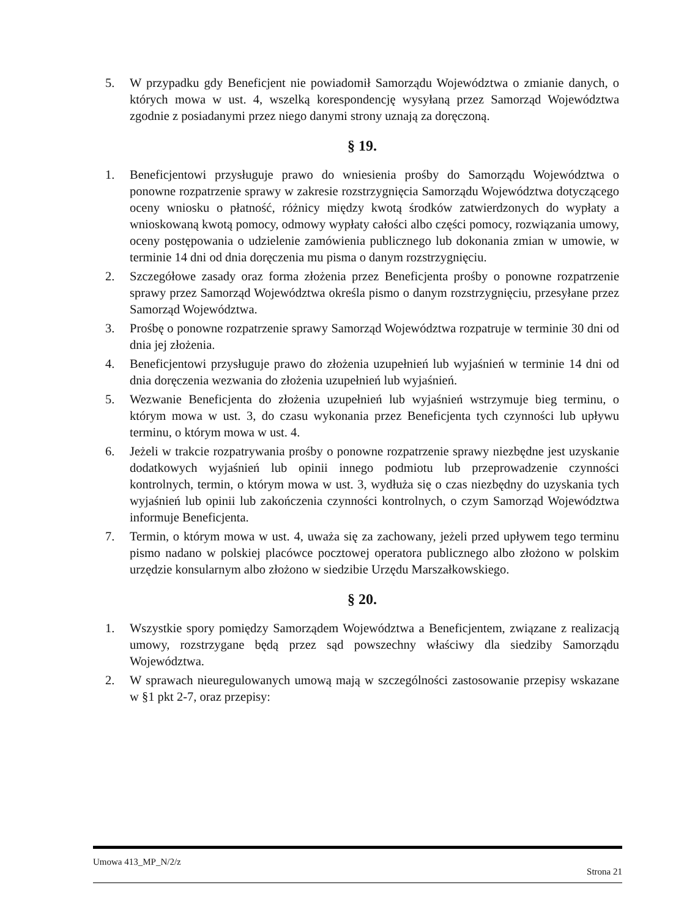5. W przypadku gdy Beneficjent nie powiadomił Samorządu Województwa o zmianie danych, o których mowa w ust. 4, wszelką korespondencję wysyłaną przez Samorząd Województwa zgodnie z posiadanymi przez niego danymi strony uznają za doręczoną.
§ 19.
1. Beneficjentowi przysługuje prawo do wniesienia prośby do Samorządu Województwa o ponowne rozpatrzenie sprawy w zakresie rozstrzygnięcia Samorządu Województwa dotyczącego oceny wniosku o płatność, różnicy między kwotą środków zatwierdzonych do wypłaty a wnioskowaną kwotą pomocy, odmowy wypłaty całości albo części pomocy, rozwiązania umowy, oceny postępowania o udzielenie zamówienia publicznego lub dokonania zmian w umowie, w terminie 14 dni od dnia doręczenia mu pisma o danym rozstrzygnięciu.
2. Szczegółowe zasady oraz forma złożenia przez Beneficjenta prośby o ponowne rozpatrzenie sprawy przez Samorząd Województwa określa pismo o danym rozstrzygnięciu, przesyłane przez Samorząd Województwa.
3. Prośbę o ponowne rozpatrzenie sprawy Samorząd Województwa rozpatruje w terminie 30 dni od dnia jej złożenia.
4. Beneficjentowi przysługuje prawo do złożenia uzupełnień lub wyjaśnień w terminie 14 dni od dnia doręczenia wezwania do złożenia uzupełnień lub wyjaśnień.
5. Wezwanie Beneficjenta do złożenia uzupełnień lub wyjaśnień wstrzymuje bieg terminu, o którym mowa w ust. 3, do czasu wykonania przez Beneficjenta tych czynności lub upływu terminu, o którym mowa w ust. 4.
6. Jeżeli w trakcie rozpatrywania prośby o ponowne rozpatrzenie sprawy niezbędne jest uzyskanie dodatkowych wyjaśnień lub opinii innego podmiotu lub przeprowadzenie czynności kontrolnych, termin, o którym mowa w ust. 3, wydłuża się o czas niezbędny do uzyskania tych wyjaśnień lub opinii lub zakończenia czynności kontrolnych, o czym Samorząd Województwa informuje Beneficjenta.
7. Termin, o którym mowa w ust. 4, uważa się za zachowany, jeżeli przed upływem tego terminu pismo nadano w polskiej placówce pocztowej operatora publicznego albo złożono w polskim urzędzie konsularnym albo złożono w siedzibie Urzędu Marszałkowskiego.
§ 20.
1. Wszystkie spory pomiędzy Samorządem Województwa a Beneficjentem, związane z realizacją umowy, rozstrzygane będą przez sąd powszechny właściwy dla siedziby Samorządu Województwa.
2. W sprawach nieuregulowanych umową mają w szczególności zastosowanie przepisy wskazane w §1 pkt 2-7, oraz przepisy:
Umowa 413_MP_N/2/z Strona 21